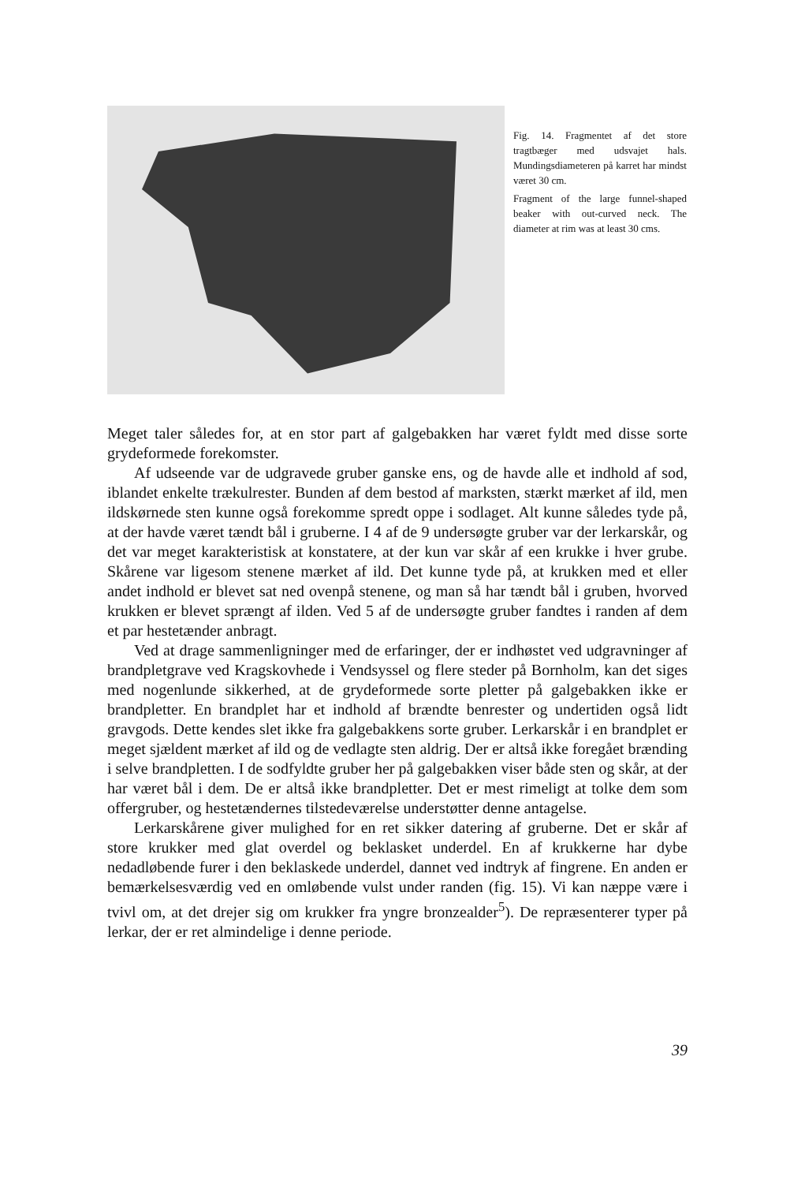Fig. 14. Fragmentet af det store tragtbæger med udsvajet hals. Mundingsdiameteren på karret har mindst været 30 cm.
Fragment of the large funnel-shaped beaker with out-curved neck. The diameter at rim was at least 30 cms.
Meget taler således for, at en stor part af galgebakken har været fyldt med disse sorte grydeformede forekomster.
Af udseende var de udgravede gruber ganske ens, og de havde alle et indhold af sod, iblandet enkelte trækulrester. Bunden af dem bestod af marksten, stærkt mærket af ild, men ildskørnede sten kunne også forekomme spredt oppe i sodlaget. Alt kunne således tyde på, at der havde været tændt bål i gruberne. I 4 af de 9 undersøgte gruber var der lerkarskår, og det var meget karakteristisk at konstatere, at der kun var skår af een krukke i hver grube. Skårene var ligesom stenene mærket af ild. Det kunne tyde på, at krukken med et eller andet indhold er blevet sat ned ovenpå stenene, og man så har tændt bål i gruben, hvorved krukken er blevet sprængt af ilden. Ved 5 af de undersøgte gruber fandtes i randen af dem et par hestetænder anbragt.
Ved at drage sammenligninger med de erfaringer, der er indhøstet ved udgravninger af brandpletgrave ved Kragskovhede i Vendsyssel og flere steder på Bornholm, kan det siges med nogenlunde sikkerhed, at de grydeformede sorte pletter på galgebakken ikke er brandpletter. En brandplet har et indhold af brændte benrester og undertiden også lidt gravgods. Dette kendes slet ikke fra galgebakkens sorte gruber. Lerkarskår i en brandplet er meget sjældent mærket af ild og de vedlagte sten aldrig. Der er altså ikke foregået brænding i selve brandpletten. I de sodfyldte gruber her på galgebakken viser både sten og skår, at der har været bål i dem. De er altså ikke brandpletter. Det er mest rimeligt at tolke dem som offergruber, og hestetændernes tilstedeværelse understøtter denne antagelse.
Lerkarskårene giver mulighed for en ret sikker datering af gruberne. Det er skår af store krukker med glat overdel og beklasket underdel. En af krukkerne har dybe nedadløbende furer i den beklaskede underdel, dannet ved indtryk af fingrene. En anden er bemærkelsesværdig ved en omløbende vulst under randen (fig. 15). Vi kan næppe være i tvivl om, at det drejer sig om krukker fra yngre bronzealder<sup>5</sup>). De repræsenterer typer på lerkar, der er ret almindelige i denne periode.
39